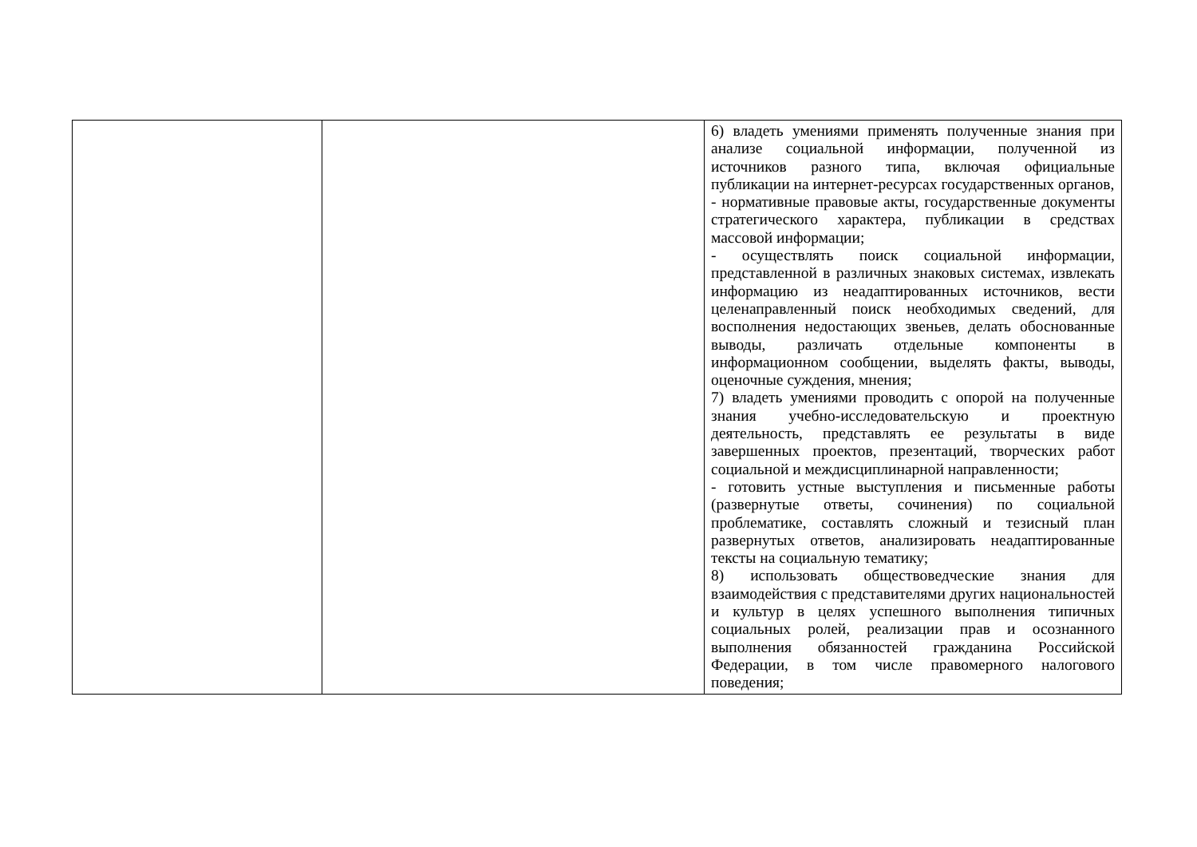| | | 6) владеть умениями применять полученные знания при анализе социальной информации, полученной из источников разного типа, включая официальные публикации на интернет-ресурсах государственных органов, - нормативные правовые акты, государственные документы стратегического характера, публикации в средствах массовой информации; - осуществлять поиск социальной информации, представленной в различных знаковых системах, извлекать информацию из неадаптированных источников, вести целенаправленный поиск необходимых сведений, для восполнения недостающих звеньев, делать обоснованные выводы, различать отдельные компоненты в информационном сообщении, выделять факты, выводы, оценочные суждения, мнения; 7) владеть умениями проводить с опорой на полученные знания учебно-исследовательскую и проектную деятельность, представлять ее результаты в виде завершенных проектов, презентаций, творческих работ социальной и междисциплинарной направленности; - готовить устные выступления и письменные работы (развернутые ответы, сочинения) по социальной проблематике, составлять сложный и тезисный план развернутых ответов, анализировать неадаптированные тексты на социальную тематику; 8) использовать обществоведческие знания для взаимодействия с представителями других национальностей и культур в целях успешного выполнения типичных социальных ролей, реализации прав и осознанного выполнения обязанностей гражданина Российской Федерации, в том числе правомерного налогового поведения; |